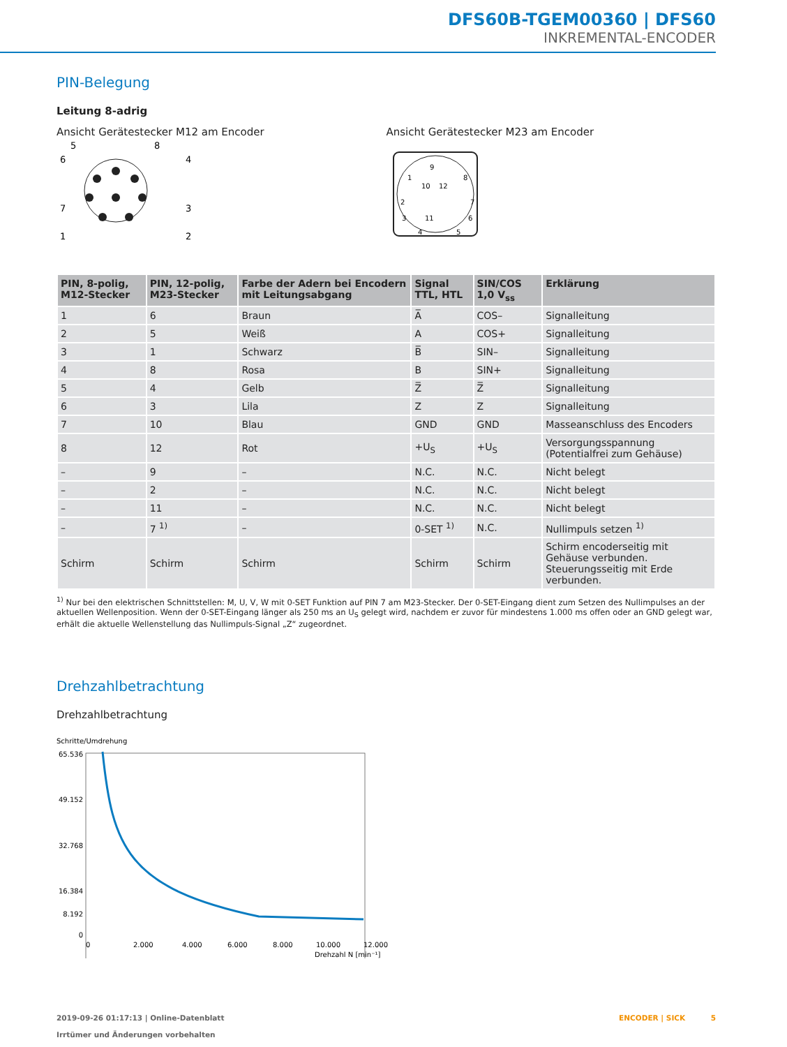DFS60B-TGEM00360 | DFS60
INKREMENTAL-ENCODER
PIN-Belegung
Leitung 8-adrig
Ansicht Gerätestecker M12 am Encoder
5
8
6
4
7
3
1
2
Ansicht Gerätestecker M23 am Encoder
9
1
8
10
12
2
7
3
11
6
4
5
| PIN, 8-polig, M12-Stecker | PIN, 12-polig, M23-Stecker | Farbe der Adern bei Encodern mit Leitungsabgang | Signal TTL, HTL | SIN/COS 1,0 V<sub>ss</sub> | Erklärung |
| --- | --- | --- | --- | --- | --- |
| 1 | 6 | Braun | A̅ | COS– | Signalleitung |
| 2 | 5 | Weiß | A | COS+ | Signalleitung |
| 3 | 1 | Schwarz | B̅ | SIN– | Signalleitung |
| 4 | 8 | Rosa | B | SIN+ | Signalleitung |
| 5 | 4 | Gelb | Z̅ | Z̅ | Signalleitung |
| 6 | 3 | Lila | Z | Z | Signalleitung |
| 7 | 10 | Blau | GND | GND | Masseanschluss des Encoders |
| 8 | 12 | Rot | +U<sub>S</sub> | +U<sub>S</sub> | Versorgungsspannung (Potentialfrei zum Gehäuse) |
| – | 9 | – | N.C. | N.C. | Nicht belegt |
| – | 2 | – | N.C. | N.C. | Nicht belegt |
| – | 11 | – | N.C. | N.C. | Nicht belegt |
| – | 7 <sup>1)</sup> | – | 0-SET <sup>1)</sup> | N.C. | Nullimpuls setzen <sup>1)</sup> |
| Schirm | Schirm | Schirm | Schirm | Schirm | Schirm encoderseitig mit Gehäuse verbunden. Steuerungsseitig mit Erde verbunden. |
<sup>1)</sup> Nur bei den elektrischen Schnittstellen: M, U, V, W mit 0-SET Funktion auf PIN 7 am M23-Stecker. Der 0-SET-Eingang dient zum Setzen des Nullimpulses an der aktuellen Wellenposition. Wenn der 0-SET-Eingang länger als 250 ms an U<sub>S</sub> gelegt wird, nachdem er zuvor für mindestens 1.000 ms offen oder an GND gelegt war, erhält die aktuelle Wellenstellung das Nullimpuls-Signal „Z“ zugeordnet.
Drehzahlbetrachtung
Drehzahlbetrachtung
Schritte/Umdrehung
65.536
49.152
32.768
16.384
8.192
0
0
2.000
4.000
6.000
8.000
10.000
12.000
Drehzahl N [min⁻¹]
2019-09-26 01:17:13 | Online-Datenblatt
Irrtümer und Änderungen vorbehalten
ENCODER | SICK 5